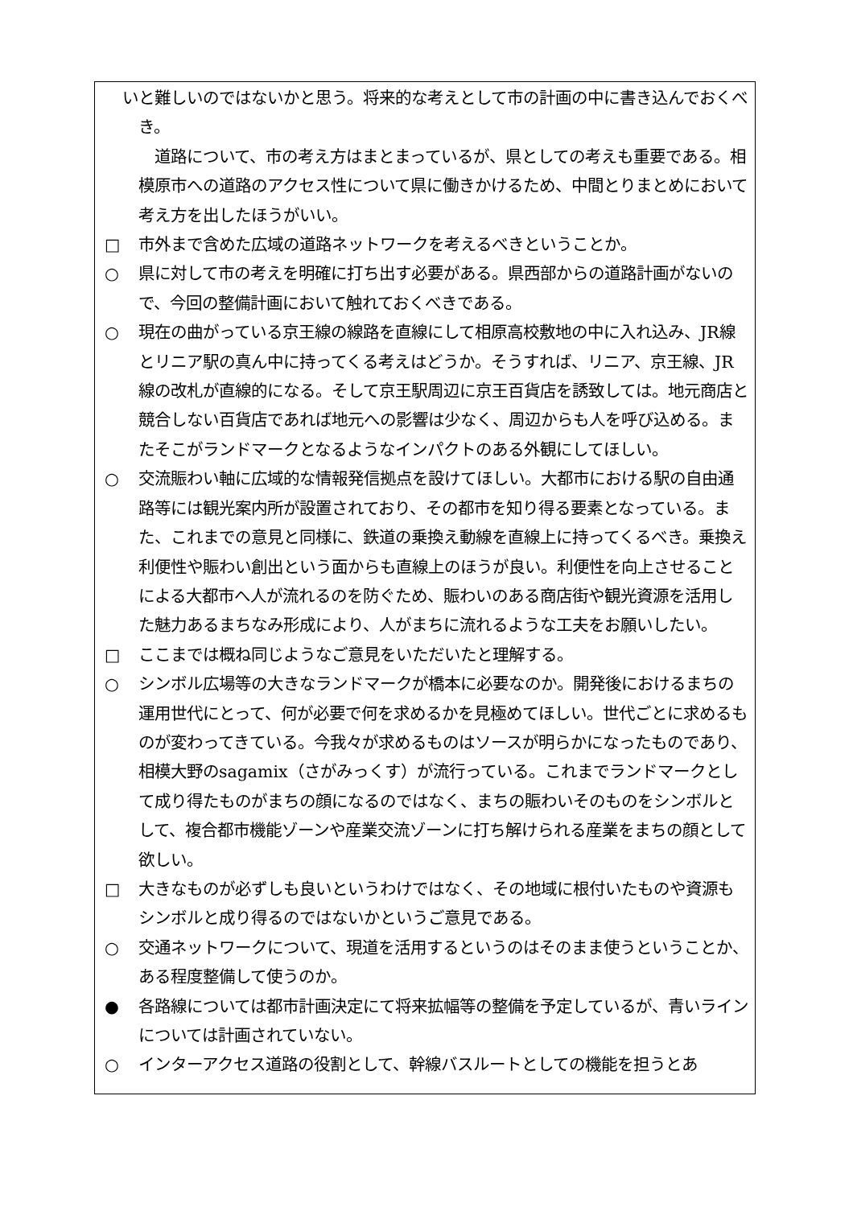いと難しいのではないかと思う。将来的な考えとして市の計画の中に書き込んでおくべき。
道路について、市の考え方はまとまっているが、県としての考えも重要である。相模原市への道路のアクセス性について県に働きかけるため、中間とりまとめにおいて考え方を出したほうがいい。
□ 市外まで含めた広域の道路ネットワークを考えるべきということか。
○ 県に対して市の考えを明確に打ち出す必要がある。県西部からの道路計画がないので、今回の整備計画において触れておくべきである。
○ 現在の曲がっている京王線の線路を直線にして相原高校敷地の中に入れ込み、JR線とリニア駅の真ん中に持ってくる考えはどうか。そうすれば、リニア、京王線、JR線の改札が直線的になる。そして京王駅周辺に京王百貨店を誘致しては。地元商店と競合しない百貨店であれば地元への影響は少なく、周辺からも人を呼び込める。またそこがランドマークとなるようなインパクトのある外観にしてほしい。
○ 交流賑わい軸に広域的な情報発信拠点を設けてほしい。大都市における駅の自由通路等には観光案内所が設置されており、その都市を知り得る要素となっている。また、これまでの意見と同様に、鉄道の乗換え動線を直線上に持ってくるべき。乗換え利便性や賑わい創出という面からも直線上のほうが良い。利便性を向上させることによる大都市へ人が流れるのを防ぐため、賑わいのある商店街や観光資源を活用した魅力あるまちなみ形成により、人がまちに流れるような工夫をお願いしたい。
□ ここまでは概ね同じようなご意見をいただいたと理解する。
○ シンボル広場等の大きなランドマークが橋本に必要なのか。開発後におけるまちの運用世代にとって、何が必要で何を求めるかを見極めてほしい。世代ごとに求めるものが変わってきている。今我々が求めるものはソースが明らかになったものであり、相模大野のsagamix（さがみっくす）が流行っている。これまでランドマークとして成り得たものがまちの顔になるのではなく、まちの賑わいそのものをシンボルとして、複合都市機能ゾーンや産業交流ゾーンに打ち解けられる産業をまちの顔として欲しい。
□ 大きなものが必ずしも良いというわけではなく、その地域に根付いたものや資源もシンボルと成り得るのではないかというご意見である。
○ 交通ネットワークについて、現道を活用するというのはそのまま使うということか、ある程度整備して使うのか。
● 各路線については都市計画決定にて将来拡幅等の整備を予定しているが、青いラインについては計画されていない。
○ インターアクセス道路の役割として、幹線バスルートとしての機能を担うとあ